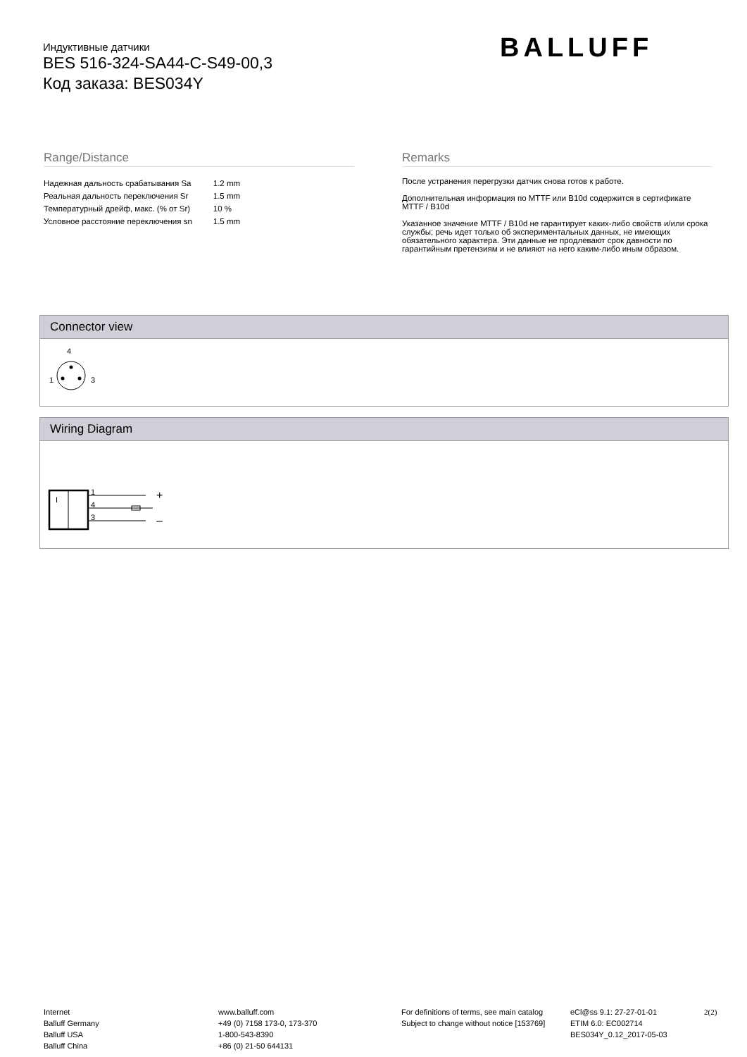Индуктивные датчики
BES 516-324-SA44-C-S49-00,3
Код заказа: BES034Y
BALLUFF
Range/Distance
| Надежная дальность срабатывания Sa | 1.2 mm |
| Реальная дальность переключения Sr | 1.5 mm |
| Температурный дрейф, макс. (% от Sr) | 10 % |
| Условное расстояние переключения sn | 1.5 mm |
Remarks
После устранения перегрузки датчик снова готов к работе.
Дополнительная информация по MTTF или B10d содержится в сертификате MTTF / B10d
Указанное значение MTTF / B10d не гарантирует каких-либо свойств и/или срока службы; речь идет только об экспериментальных данных, не имеющих обязательного характера. Эти данные не продлевают срок давности по гарантийным претензиям и не влияют на него каким-либо иным образом.
Connector view
4
1
3
Wiring Diagram
I
1
4
3
+
–
Internet
Balluff Germany
Balluff USA
Balluff China
www.balluff.com
+49 (0) 7158 173-0, 173-370
1-800-543-8390
+86 (0) 21-50 644131
For definitions of terms, see main catalog
Subject to change without notice [153769]
eCl@ss 9.1: 27-27-01-01
ETIM 6.0: EC002714
BES034Y_0.12_2017-05-03
2(2)